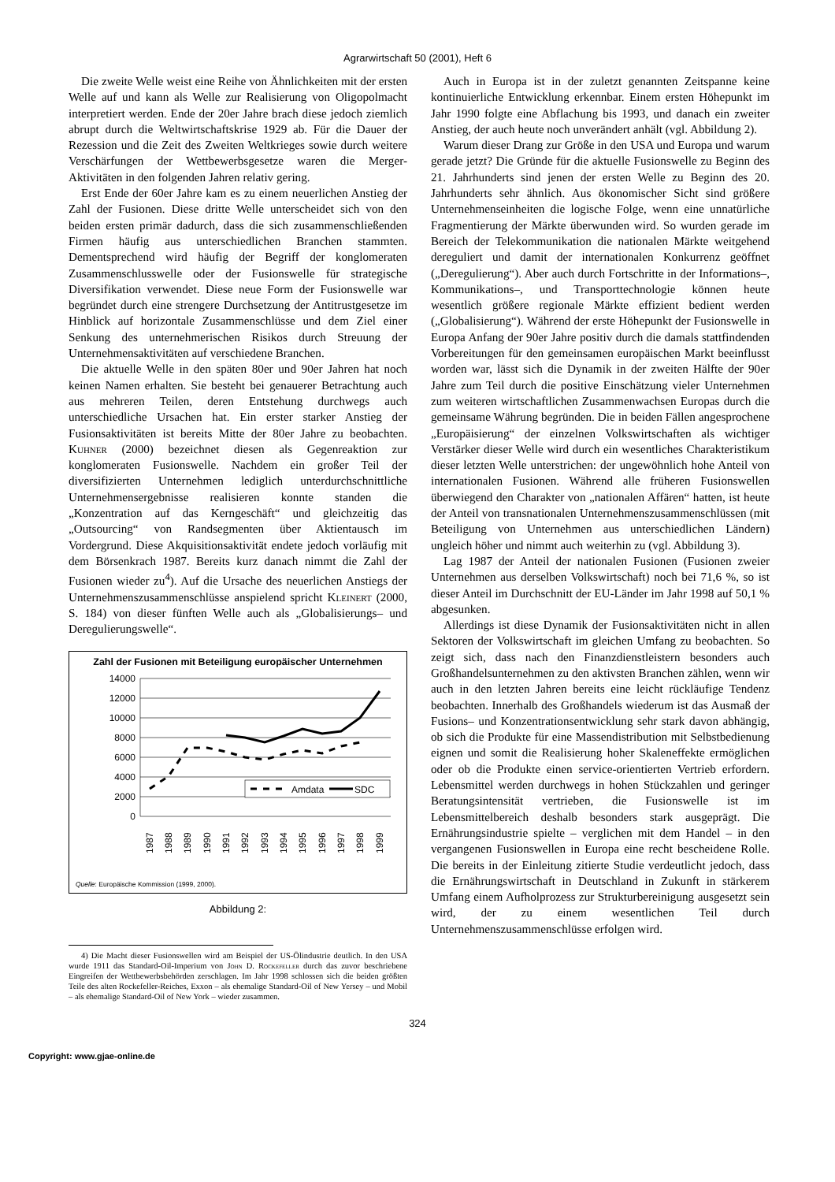Agrarwirtschaft 50 (2001), Heft 6
Die zweite Welle weist eine Reihe von Ähnlichkeiten mit der ersten Welle auf und kann als Welle zur Realisierung von Oligopolmacht interpretiert werden. Ende der 20er Jahre brach diese jedoch ziemlich abrupt durch die Weltwirtschaftskrise 1929 ab. Für die Dauer der Rezession und die Zeit des Zweiten Weltkrieges sowie durch weitere Verschärfungen der Wettbewerbsgesetze waren die Merger-Aktivitäten in den folgenden Jahren relativ gering.
Erst Ende der 60er Jahre kam es zu einem neuerlichen Anstieg der Zahl der Fusionen. Diese dritte Welle unterscheidet sich von den beiden ersten primär dadurch, dass die sich zusammenschließenden Firmen häufig aus unterschiedlichen Branchen stammten. Dementsprechend wird häufig der Begriff der konglomeraten Zusammenschlusswelle oder der Fusionswelle für strategische Diversifikation verwendet. Diese neue Form der Fusionswelle war begründet durch eine strengere Durchsetzung der Antitrustgesetze im Hinblick auf horizontale Zusammenschlüsse und dem Ziel einer Senkung des unternehmerischen Risikos durch Streuung der Unternehmensaktivitäten auf verschiedene Branchen.
Die aktuelle Welle in den späten 80er und 90er Jahren hat noch keinen Namen erhalten. Sie besteht bei genauerer Betrachtung auch aus mehreren Teilen, deren Entstehung durchwegs auch unterschiedliche Ursachen hat. Ein erster starker Anstieg der Fusionsaktivitäten ist bereits Mitte der 80er Jahre zu beobachten. Kuhner (2000) bezeichnet diesen als Gegenreaktion zur konglomeraten Fusionswelle. Nachdem ein großer Teil der diversifizierten Unternehmen lediglich unterdurchschnittliche Unternehmensergebnisse realisieren konnte standen die „Konzentration auf das Kerngeschäft“ und gleichzeitig das „Outsourcing“ von Randsegmenten über Aktientausch im Vordergrund. Diese Akquisitionsaktivität endete jedoch vorläufig mit dem Börsenkrach 1987. Bereits kurz danach nimmt die Zahl der Fusionen wieder zu<sup>4</sup>). Auf die Ursache des neuerlichen Anstiegs der Unternehmenszusammenschlüsse anspielend spricht Kleinert (2000, S. 184) von dieser fünften Welle auch als „Globalisierungs– und Deregulierungswelle“.
Zahl der Fusionen mit Beteiligung europäischer Unternehmen
14000
12000
10000
8000
6000
4000
2000
0
Amdata
SDC
1987
1988
1989
1990
1991
1992
1993
1994
1995
1996
1997
1998
1999
Quelle: Europäische Kommission (1999, 2000).
Abbildung 2:
4) Die Macht dieser Fusionswellen wird am Beispiel der US-Ölindustrie deutlich. In den USA wurde 1911 das Standard-Oil-Imperium von John D. Rockefeller durch das zuvor beschriebene Eingreifen der Wettbewerbsbehörden zerschlagen. Im Jahr 1998 schlossen sich die beiden größten Teile des alten Rockefeller-Reiches, Exxon – als ehemalige Standard-Oil of New Yersey – und Mobil – als ehemalige Standard-Oil of New York – wieder zusammen.
Auch in Europa ist in der zuletzt genannten Zeitspanne keine kontinuierliche Entwicklung erkennbar. Einem ersten Höhepunkt im Jahr 1990 folgte eine Abflachung bis 1993, und danach ein zweiter Anstieg, der auch heute noch unverändert anhält (vgl. Abbildung 2).
Warum dieser Drang zur Größe in den USA und Europa und warum gerade jetzt? Die Gründe für die aktuelle Fusionswelle zu Beginn des 21. Jahrhunderts sind jenen der ersten Welle zu Beginn des 20. Jahrhunderts sehr ähnlich. Aus ökonomischer Sicht sind größere Unternehmenseinheiten die logische Folge, wenn eine unnatürliche Fragmentierung der Märkte überwunden wird. So wurden gerade im Bereich der Telekommunikation die nationalen Märkte weitgehend dereguliert und damit der internationalen Konkurrenz geöffnet („Deregulierung“). Aber auch durch Fortschritte in der Informations–, Kommunikations–, und Transporttechnologie können heute wesentlich größere regionale Märkte effizient bedient werden („Globalisierung“). Während der erste Höhepunkt der Fusionswelle in Europa Anfang der 90er Jahre positiv durch die damals stattfindenden Vorbereitungen für den gemeinsamen europäischen Markt beeinflusst worden war, lässt sich die Dynamik in der zweiten Hälfte der 90er Jahre zum Teil durch die positive Einschätzung vieler Unternehmen zum weiteren wirtschaftlichen Zusammenwachsen Europas durch die gemeinsame Währung begründen. Die in beiden Fällen angesprochene „Europäisierung“ der einzelnen Volkswirtschaften als wichtiger Verstärker dieser Welle wird durch ein wesentliches Charakteristikum dieser letzten Welle unterstrichen: der ungewöhnlich hohe Anteil von internationalen Fusionen. Während alle früheren Fusionswellen überwiegend den Charakter von „nationalen Affären“ hatten, ist heute der Anteil von transnationalen Unternehmenszusammenschlüssen (mit Beteiligung von Unternehmen aus unterschiedlichen Ländern) ungleich höher und nimmt auch weiterhin zu (vgl. Abbildung 3).
Lag 1987 der Anteil der nationalen Fusionen (Fusionen zweier Unternehmen aus derselben Volkswirtschaft) noch bei 71,6 %, so ist dieser Anteil im Durchschnitt der EU-Länder im Jahr 1998 auf 50,1 % abgesunken.
Allerdings ist diese Dynamik der Fusionsaktivitäten nicht in allen Sektoren der Volkswirtschaft im gleichen Umfang zu beobachten. So zeigt sich, dass nach den Finanzdienstleistern besonders auch Großhandelsunternehmen zu den aktivsten Branchen zählen, wenn wir auch in den letzten Jahren bereits eine leicht rückläufige Tendenz beobachten. Innerhalb des Großhandels wiederum ist das Ausmaß der Fusions– und Konzentrationsentwicklung sehr stark davon abhängig, ob sich die Produkte für eine Massendistribution mit Selbstbedienung eignen und somit die Realisierung hoher Skaleneffekte ermöglichen oder ob die Produkte einen service-orientierten Vertrieb erfordern. Lebensmittel werden durchwegs in hohen Stückzahlen und geringer Beratungsintensität vertrieben, die Fusionswelle ist im Lebensmittelbereich deshalb besonders stark ausgeprägt. Die Ernährungsindustrie spielte – verglichen mit dem Handel – in den vergangenen Fusionswellen in Europa eine recht bescheidene Rolle. Die bereits in der Einleitung zitierte Studie verdeutlicht jedoch, dass die Ernährungswirtschaft in Deutschland in Zukunft in stärkerem Umfang einem Aufholprozess zur Strukturbereinigung ausgesetzt sein wird, der zu einem wesentlichen Teil durch Unternehmenszusammenschlüsse erfolgen wird.
324
Copyright: www.gjae-online.de